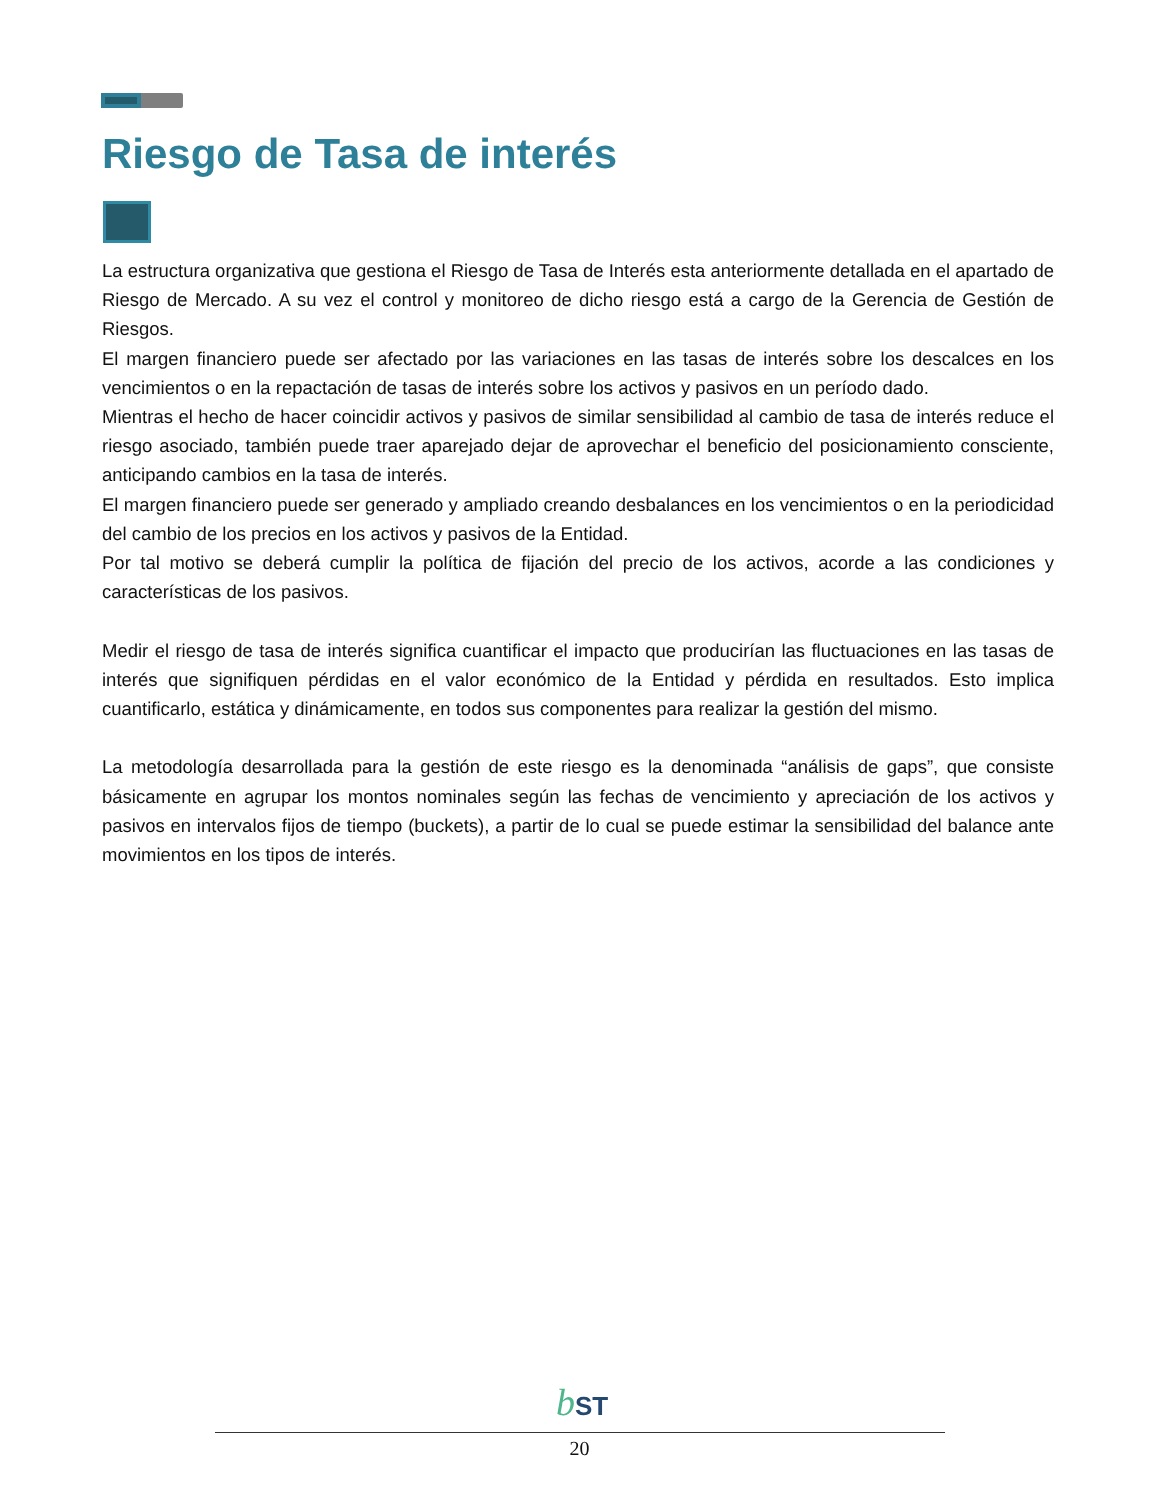Riesgo de Tasa de interés
La estructura organizativa que gestiona el Riesgo de Tasa de Interés esta anteriormente detallada en el apartado de Riesgo de Mercado. A su vez el control y monitoreo de dicho riesgo está a cargo de la Gerencia de Gestión de Riesgos.
El margen financiero puede ser afectado por las variaciones en las tasas de interés sobre los descalces en los vencimientos o en la repactación de tasas de interés sobre los activos y pasivos en un período dado.
Mientras el hecho de hacer coincidir activos y pasivos de similar sensibilidad al cambio de tasa de interés reduce el riesgo asociado, también puede traer aparejado dejar de aprovechar el beneficio del posicionamiento consciente, anticipando cambios en la tasa de interés.
El margen financiero puede ser generado y ampliado creando desbalances en los vencimientos o en la periodicidad del cambio de los precios en los activos y pasivos de la Entidad.
Por tal motivo se deberá cumplir la política de fijación del precio de los activos, acorde a las condiciones y características de los pasivos.
Medir el riesgo de tasa de interés significa cuantificar el impacto que producirían las fluctuaciones en las tasas de interés que signifiquen pérdidas en el valor económico de la Entidad y pérdida en resultados. Esto implica cuantificarlo, estática y dinámicamente, en todos sus componentes para realizar la gestión del mismo.
La metodología desarrollada para la gestión de este riesgo es la denominada “análisis de gaps”, que consiste básicamente en agrupar los montos nominales según las fechas de vencimiento y apreciación de los activos y pasivos en intervalos fijos de tiempo (buckets), a partir de lo cual se puede estimar la sensibilidad del balance ante movimientos en los tipos de interés.
bST
20